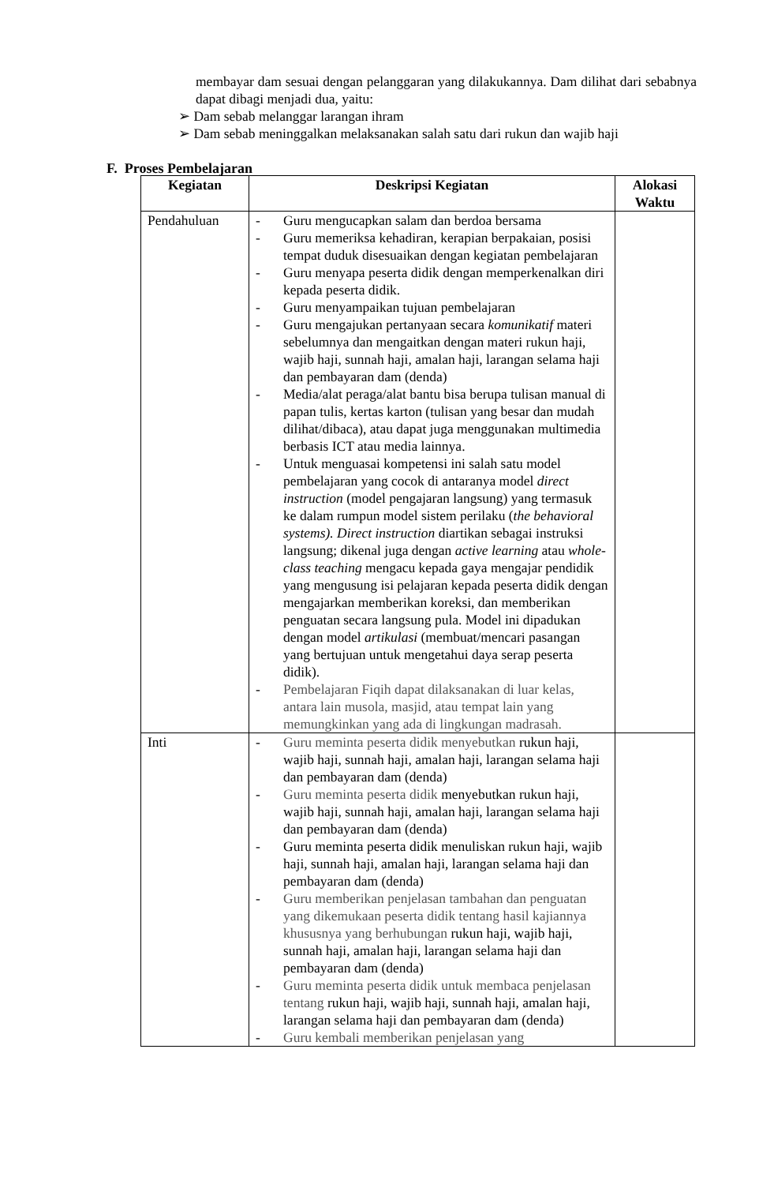membayar dam sesuai dengan pelanggaran yang dilakukannya. Dam dilihat dari sebabnya dapat dibagi menjadi dua, yaitu:
➢ Dam sebab melanggar larangan ihram
➢ Dam sebab meninggalkan melaksanakan salah satu dari rukun dan wajib haji
F. Proses Pembelajaran
| Kegiatan | Deskripsi Kegiatan | Alokasi Waktu |
| --- | --- | --- |
| Pendahuluan | - Guru mengucapkan salam dan berdoa bersama - Guru memeriksa kehadiran, kerapian berpakaian, posisi tempat duduk disesuaikan dengan kegiatan pembelajaran - Guru menyapa peserta didik dengan memperkenalkan diri kepada peserta didik. - Guru menyampaikan tujuan pembelajaran - Guru mengajukan pertanyaan secara komunikatif materi sebelumnya dan mengaitkan dengan materi rukun haji, wajib haji, sunnah haji, amalan haji, larangan selama haji dan pembayaran dam (denda) - Media/alat peraga/alat bantu bisa berupa tulisan manual di papan tulis, kertas karton (tulisan yang besar dan mudah dilihat/dibaca), atau dapat juga menggunakan multimedia berbasis ICT atau media lainnya. - Untuk menguasai kompetensi ini salah satu model pembelajaran yang cocok di antaranya model direct instruction (model pengajaran langsung) yang termasuk ke dalam rumpun model sistem perilaku ( the behavioral systems). Direct instruction diartikan sebagai instruksi langsung; dikenal juga dengan active learning atau whole-class teaching mengacu kepada gaya mengajar pendidik yang mengusung isi pelajaran kepada peserta didik dengan mengajarkan memberikan koreksi, dan memberikan penguatan secara langsung pula. Model ini dipadukan dengan model artikulasi (membuat/mencari pasangan yang bertujuan untuk mengetahui daya serap peserta didik). - Pembelajaran Fiqih dapat dilaksanakan di luar kelas, antara lain musola, masjid, atau tempat lain yang memungkinkan yang ada di lingkungan madrasah. | |
| Inti | - Guru meminta peserta didik menyebutkan rukun haji, wajib haji, sunnah haji, amalan haji, larangan selama haji dan pembayaran dam (denda) - Guru meminta peserta didik menyebutkan rukun haji, wajib haji, sunnah haji, amalan haji, larangan selama haji dan pembayaran dam (denda) - Guru meminta peserta didik menuliskan rukun haji, wajib haji, sunnah haji, amalan haji, larangan selama haji dan pembayaran dam (denda) - Guru memberikan penjelasan tambahan dan penguatan yang dikemukaan peserta didik tentang hasil kajiannya khususnya yang berhubungan rukun haji, wajib haji, sunnah haji, amalan haji, larangan selama haji dan pembayaran dam (denda) - Guru meminta peserta didik untuk membaca penjelasan tentang rukun haji, wajib haji, sunnah haji, amalan haji, larangan selama haji dan pembayaran dam (denda) - Guru kembali memberikan penjelasan yang | |